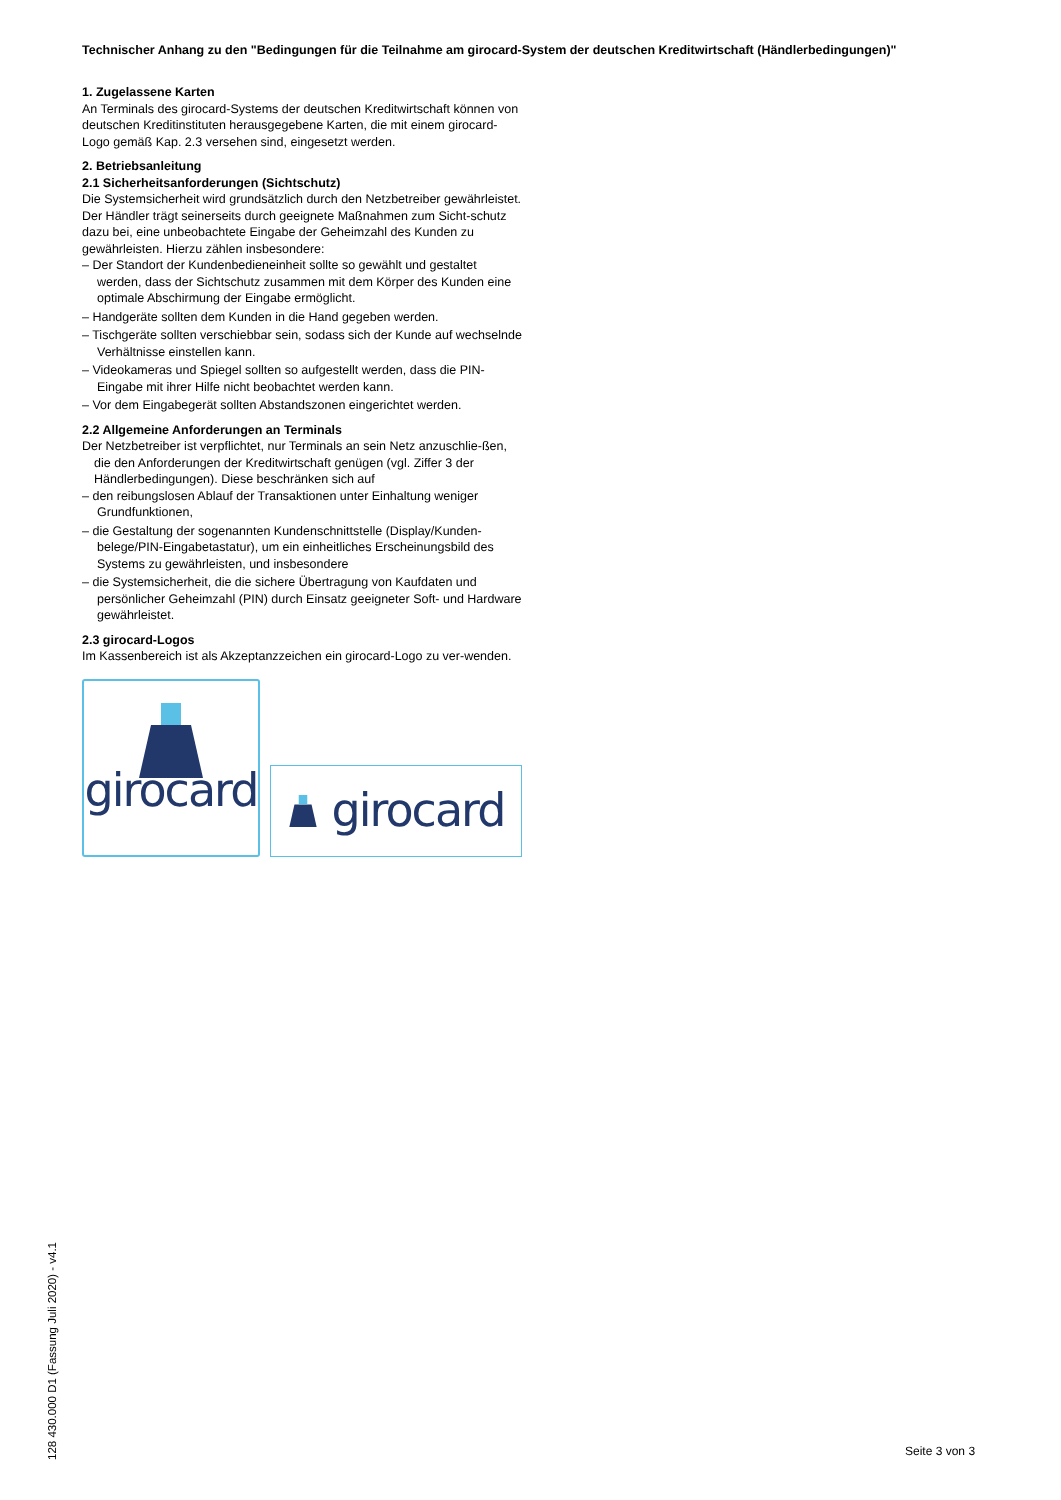Technischer Anhang zu den "Bedingungen für die Teilnahme am girocard-System der deutschen Kreditwirtschaft (Händlerbedingungen)"
1. Zugelassene Karten
An Terminals des girocard-Systems der deutschen Kreditwirtschaft können von deutschen Kreditinstituten herausgegebene Karten, die mit einem girocard-Logo gemäß Kap. 2.3 versehen sind, eingesetzt werden.
2. Betriebsanleitung
2.1 Sicherheitsanforderungen (Sichtschutz)
Die Systemsicherheit wird grundsätzlich durch den Netzbetreiber gewährleistet.
Der Händler trägt seinerseits durch geeignete Maßnahmen zum Sicht-schutz dazu bei, eine unbeobachtete Eingabe der Geheimzahl des Kunden zu gewährleisten. Hierzu zählen insbesondere:
– Der Standort der Kundenbedieneinheit sollte so gewählt und gestaltet werden, dass der Sichtschutz zusammen mit dem Körper des Kunden eine optimale Abschirmung der Eingabe ermöglicht.
– Handgeräte sollten dem Kunden in die Hand gegeben werden.
– Tischgeräte sollten verschiebbar sein, sodass sich der Kunde auf wechselnde Verhältnisse einstellen kann.
– Videokameras und Spiegel sollten so aufgestellt werden, dass die PIN-Eingabe mit ihrer Hilfe nicht beobachtet werden kann.
– Vor dem Eingabegerät sollten Abstandszonen eingerichtet werden.
2.2 Allgemeine Anforderungen an Terminals
Der Netzbetreiber ist verpflichtet, nur Terminals an sein Netz anzuschlie-ßen, die den Anforderungen der Kreditwirtschaft genügen (vgl. Ziffer 3 der Händlerbedingungen). Diese beschränken sich auf
– den reibungslosen Ablauf der Transaktionen unter Einhaltung weniger Grundfunktionen,
– die Gestaltung der sogenannten Kundenschnittstelle (Display/Kunden-belege/PIN-Eingabetastatur), um ein einheitliches Erscheinungsbild des Systems zu gewährleisten, und insbesondere
– die Systemsicherheit, die die sichere Übertragung von Kaufdaten und persönlicher Geheimzahl (PIN) durch Einsatz geeigneter Soft- und Hardware gewährleistet.
2.3 girocard-Logos
Im Kassenbereich ist als Akzeptanzzeichen ein girocard-Logo zu ver-wenden.
girocard
girocard
128 430.000 D1 (Fassung Juli 2020) - v4.1
Seite 3 von 3